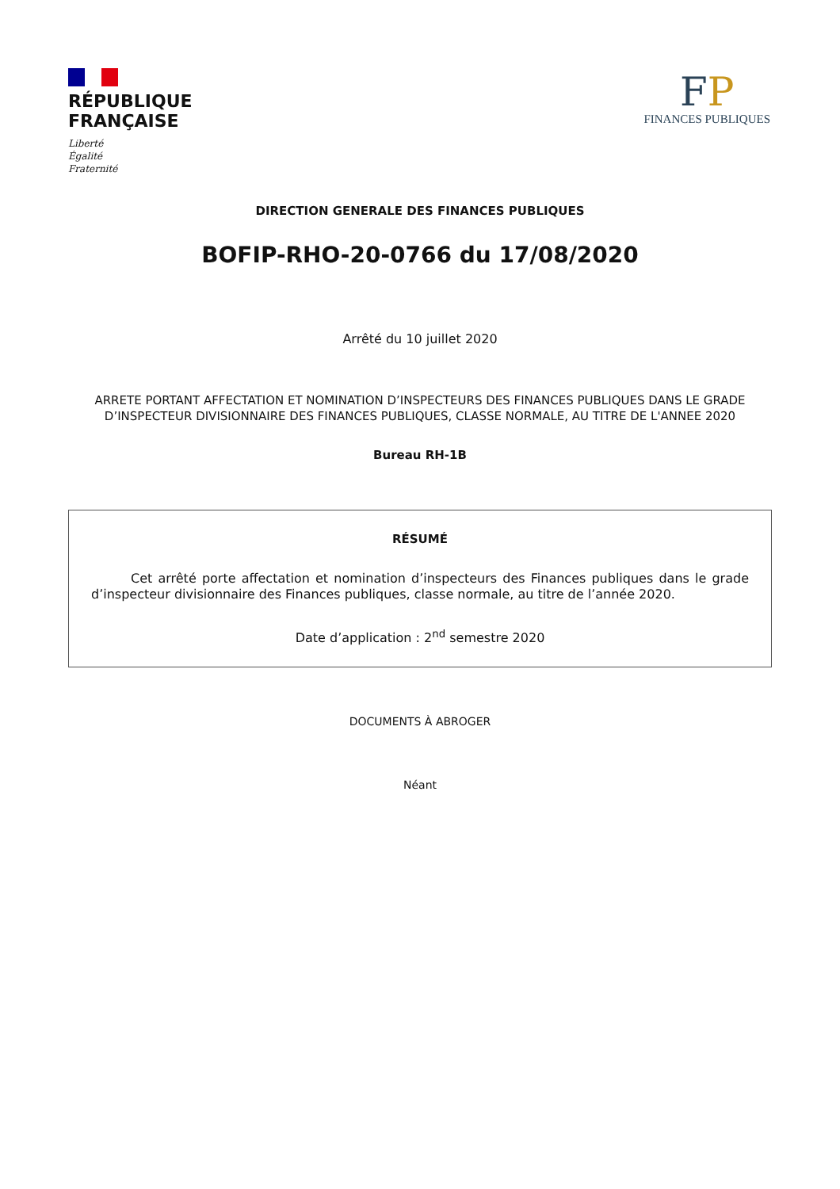RÉPUBLIQUE
FRANÇAISE
Liberté
Égalité
Fraternité
FP
FINANCES PUBLIQUES
DIRECTION GENERALE DES FINANCES PUBLIQUES
BOFIP-RHO-20-0766 du 17/08/2020
Arrêté du 10 juillet 2020
ARRETE PORTANT AFFECTATION ET NOMINATION D’INSPECTEURS DES FINANCES PUBLIQUES DANS LE GRADE D’INSPECTEUR DIVISIONNAIRE DES FINANCES PUBLIQUES, CLASSE NORMALE, AU TITRE DE L'ANNEE 2020
Bureau RH-1B
RÉSUMÉ
Cet arrêté porte affectation et nomination d’inspecteurs des Finances publiques dans le grade d’inspecteur divisionnaire des Finances publiques, classe normale, au titre de l’année 2020.
Date d’application : 2<sup>nd</sup> semestre 2020
DOCUMENTS À ABROGER
Néant